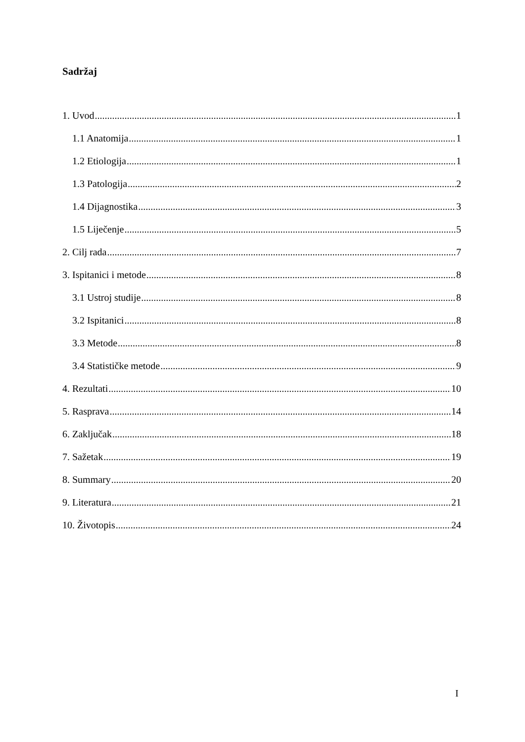Sadržaj
1. Uvod 1
1.1 Anatomija 1
1.2 Etiologija 1
1.3 Patologija 2
1.4 Dijagnostika 3
1.5 Liječenje 5
2. Cilj rada 7
3. Ispitanici i metode 8
3.1 Ustroj studije 8
3.2 Ispitanici 8
3.3 Metode 8
3.4 Statističke metode 9
4. Rezultati 10
5. Rasprava 14
6. Zaključak 18
7. Sažetak 19
8. Summary 20
9. Literatura 21
10. Životopis 24
I